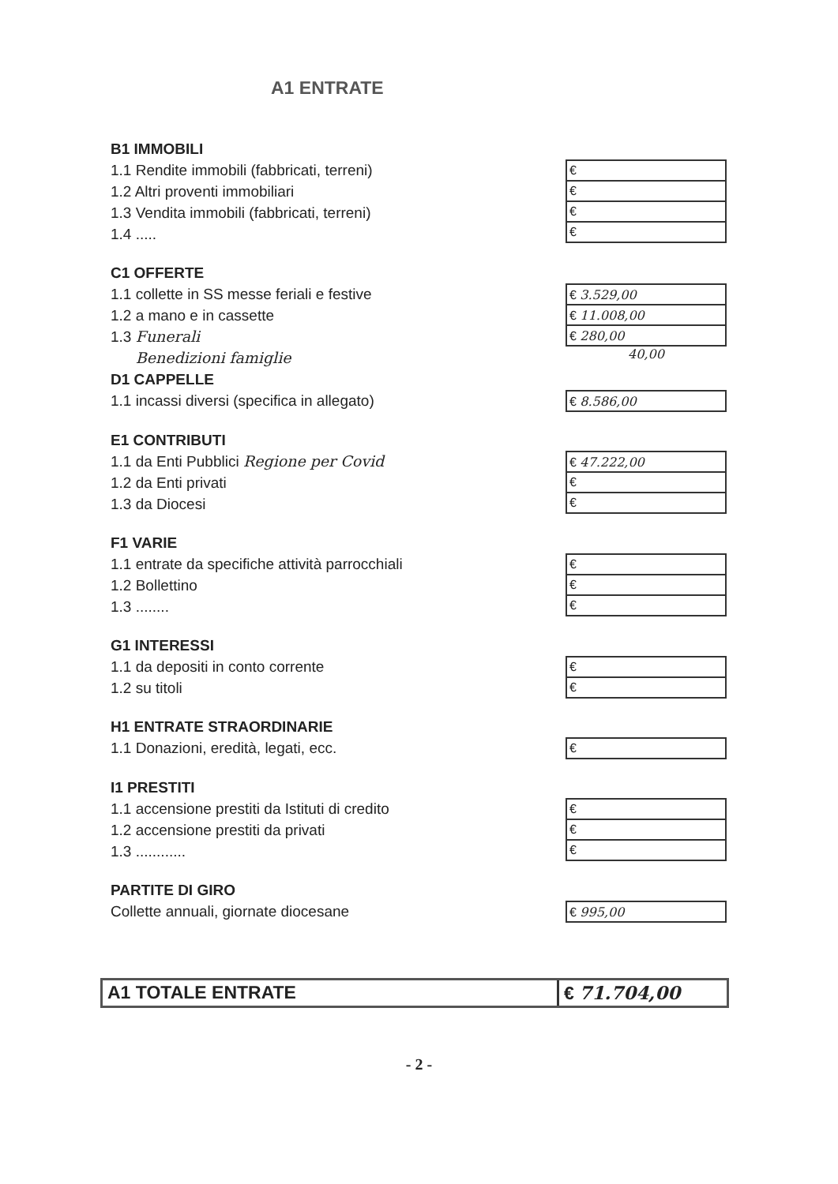A1 ENTRATE
B1 IMMOBILI
1.1 Rendite immobili (fabbricati, terreni)
1.2 Altri proventi immobiliari
1.3 Vendita immobili (fabbricati, terreni)
1.4 .....
| € |
| € |
| € |
| € |
C1 OFFERTE
1.1 collette in SS messe feriali e festive
1.2 a mano e in cassette
1.3 Funerali
Benedizioni famiglie
| € 3.529,00 |
| € 11.008,00 |
| € 280,00 |
40,00
D1 CAPPELLE
1.1 incassi diversi (specifica in allegato)
| € 8.586,00 |
E1 CONTRIBUTI
1.1 da Enti Pubblici Regione per Covid
1.2 da Enti privati
1.3 da Diocesi
| € 47.222,00 |
| € |
| € |
F1 VARIE
1.1 entrate da specifiche attività parrocchiali
1.2 Bollettino
1.3 ........
| € |
| € |
| € |
G1 INTERESSI
1.1 da depositi in conto corrente
1.2 su titoli
| € |
| € |
H1 ENTRATE STRAORDINARIE
1.1 Donazioni, eredità, legati, ecc.
| € |
I1 PRESTITI
1.1 accensione prestiti da Istituti di credito
1.2 accensione prestiti da privati
1.3 ............
| € |
| € |
| € |
PARTITE DI GIRO
Collette annuali, giornate diocesane
| € 995,00 |
A1 TOTALE ENTRATE € 71.704,00
- 2 -